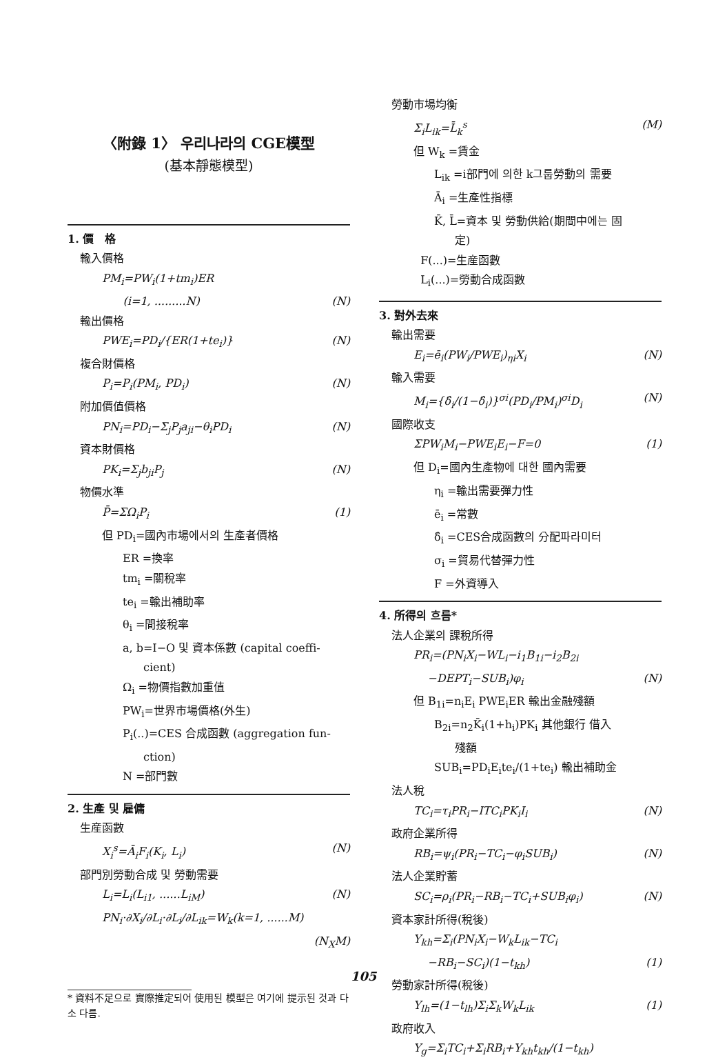〈附錄 1〉 우리나라의 CGE模型
(基本靜態模型)
1. 價　格
輸入價格
PM<sub>i</sub>=PW<sub>i</sub>(1+tm<sub>i</sub>)ER
(i=1, .........N) (N)
輸出價格
PWE<sub>i</sub>=PD<sub>i</sub>/{ER(1+te<sub>i</sub>)} (N)
複合財價格
P<sub>i</sub>=P<sub>i</sub>(PM<sub>i</sub>, PD<sub>i</sub>) (N)
附加價值價格
PN<sub>i</sub>=PD<sub>i</sub>−Σ<sub>j</sub>P<sub>j</sub>a<sub>ji</sub>−θ<sub>i</sub>PD<sub>i</sub> (N)
資本財價格
PK<sub>i</sub>=Σ<sub>j</sub>b<sub>ji</sub>P<sub>j</sub> (N)
物價水準
P̄=ΣΩ<sub>i</sub>P<sub>i</sub> (1)
但 PD<sub>i</sub>=國內市場에서의 生產者價格
ER =換率
tm<sub>i</sub> =關稅率
te<sub>i</sub> =輸出補助率
θ<sub>i</sub> =間接稅率
a, b=I−O 및 資本係數 (capital coeffi-
cient)
Ω<sub>i</sub> =物價指數加重值
PW<sub>i</sub>=世界市場價格(外生)
P<sub>i</sub>(..)=CES 合成函數 (aggregation fun-
ction)
N =部門數
2. 生產 및 雇傭
生産函數
X<sub>i</sub><sup>s</sup>=Ā<sub>i</sub>F<sub>i</sub>(K<sub>i</sub>, L<sub>i</sub>) (N)
部門別勞動合成 및 勞動需要
L<sub>i</sub>=L<sub>i</sub>(L<sub>i1</sub>, ......L<sub>iM</sub>) (N)
PN<sub>i</sub>·∂X<sub>i</sub>/∂L<sub>i</sub>·∂L<sub>i</sub>/∂L<sub>ik</sub>=W<sub>k</sub>(k=1, ......M)
(N<sub>X</sub>M)
* 資料不足으로 實際推定되어 使用된 模型은 여기에 提示된 것과 다소 다름.
勞動市場均衡
Σ<sub>i</sub>L<sub>ik</sub>=L̄<sub>k</sub><sup>s</sup> (M)
但 W<sub>k</sub> =賃金
L<sub>ik</sub> =i部門에 의한 k그룹勞動의 需要
Ā<sub>i</sub> =生產性指標
K̄, L̄=資本 및 勞動供給(期間中에는 固
定)
F(...)=生産函數
L<sub>i</sub>(...)=勞動合成函數
3. 對外去來
輸出需要
E<sub>i</sub>=ē<sub>i</sub>(PW<sub>i</sub>/PWE<sub>i</sub>)<sub>ηi</sub>X<sub>i</sub> (N)
輸入需要
M<sub>i</sub>={δ̂<sub>i</sub>/(1−δ̂<sub>i</sub>)}<sup>σi</sup>(PD<sub>i</sub>/PM<sub>i</sub>)<sup>σi</sup>D<sub>i</sub> (N)
國際收支
ΣPW<sub>i</sub>M<sub>i</sub>−PWE<sub>i</sub>E<sub>i</sub>−F=0 (1)
但 D<sub>i</sub>=國內生產物에 대한 國內需要
η<sub>i</sub> =輸出需要彈力性
ē<sub>i</sub> =常數
δ̂<sub>i</sub> =CES合成函數의 分配파라미터
σ<sub>i</sub> =貿易代替彈力性
F =外資導入
4. 所得의 흐름*
法人企業의 課稅所得
PR<sub>i</sub>=(PN<sub>i</sub>X<sub>i</sub>−WL<sub>i</sub>−i<sub>1</sub>B<sub>1i</sub>−i<sub>2</sub>B<sub>2i</sub>
−DEPT<sub>i</sub>−SUB<sub>i</sub>)φ<sub>i</sub> (N)
但 B<sub>1i</sub>=n<sub>i</sub>E<sub>i</sub> PWE<sub>i</sub>ER 輸出金融殘額
B<sub>2i</sub>=n<sub>2</sub>K̄<sub>i</sub>(1+h<sub>i</sub>)PK<sub>i</sub> 其他銀行 借入
殘額
SUB<sub>i</sub>=PD<sub>i</sub>E<sub>i</sub>te<sub>i</sub>/(1+te<sub>i</sub>) 輸出補助金
法人稅
TC<sub>i</sub>=τ<sub>i</sub>PR<sub>i</sub>−ITC<sub>i</sub>PK<sub>i</sub>I<sub>i</sub> (N)
政府企業所得
RB<sub>i</sub>=ψ<sub>i</sub>(PR<sub>i</sub>−TC<sub>i</sub>−φ<sub>i</sub>SUB<sub>i</sub>) (N)
法人企業貯蓄
SC<sub>i</sub>=ρ<sub>i</sub>(PR<sub>i</sub>−RB<sub>i</sub>−TC<sub>i</sub>+SUB<sub>i</sub>φ<sub>i</sub>) (N)
資本家計所得(稅後)
Y<sub>kh</sub>=Σ<sub>i</sub>(PN<sub>i</sub>X<sub>i</sub>−W<sub>k</sub>L<sub>ik</sub>−TC<sub>i</sub>
−RB<sub>i</sub>−SC<sub>i</sub>)(1−t<sub>kh</sub>) (1)
勞動家計所得(稅後)
Y<sub>lh</sub>=(1−t<sub>lh</sub>)Σ<sub>i</sub>Σ<sub>k</sub>W<sub>k</sub>L<sub>ik</sub> (1)
政府收入
Y<sub>g</sub>=Σ<sub>i</sub>TC<sub>i</sub>+Σ<sub>i</sub>RB<sub>i</sub>+Y<sub>kh</sub>t<sub>kh</sub>/(1−t<sub>kh</sub>)
105